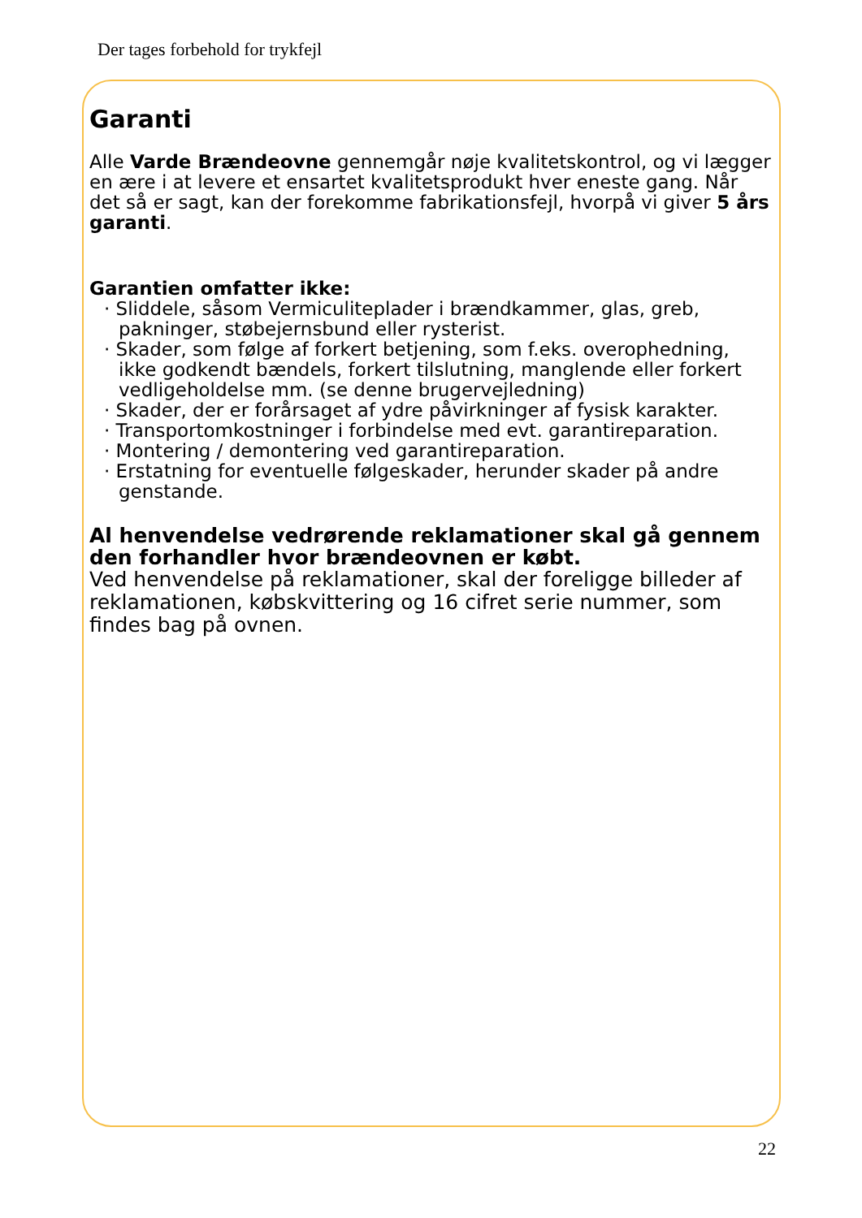Der tages forbehold for trykfejl
Garanti
Alle Varde Brændeovne gennemgår nøje kvalitetskontrol, og vi lægger en ære i at levere et ensartet kvalitetsprodukt hver eneste gang. Når det så er sagt, kan der forekomme fabrikationsfejl, hvorpå vi giver 5 års garanti.
Garantien omfatter ikke:
· Sliddele, såsom Vermiculiteplader i brændkammer, glas, greb, pakninger, støbejernsbund eller rysterist.
· Skader, som følge af forkert betjening, som f.eks. overophedning, ikke godkendt bændels, forkert tilslutning, manglende eller forkert vedligeholdelse mm. (se denne brugervejledning)
· Skader, der er forårsaget af ydre påvirkninger af fysisk karakter.
· Transportomkostninger i forbindelse med evt. garantireparation.
· Montering / demontering ved garantireparation.
· Erstatning for eventuelle følgeskader, herunder skader på andre genstande.
Al henvendelse vedrørende reklamationer skal gå gennem den forhandler hvor brændeovnen er købt.
Ved henvendelse på reklamationer, skal der foreligge billeder af reklamationen, købskvittering og 16 cifret serie nummer, som findes bag på ovnen.
22